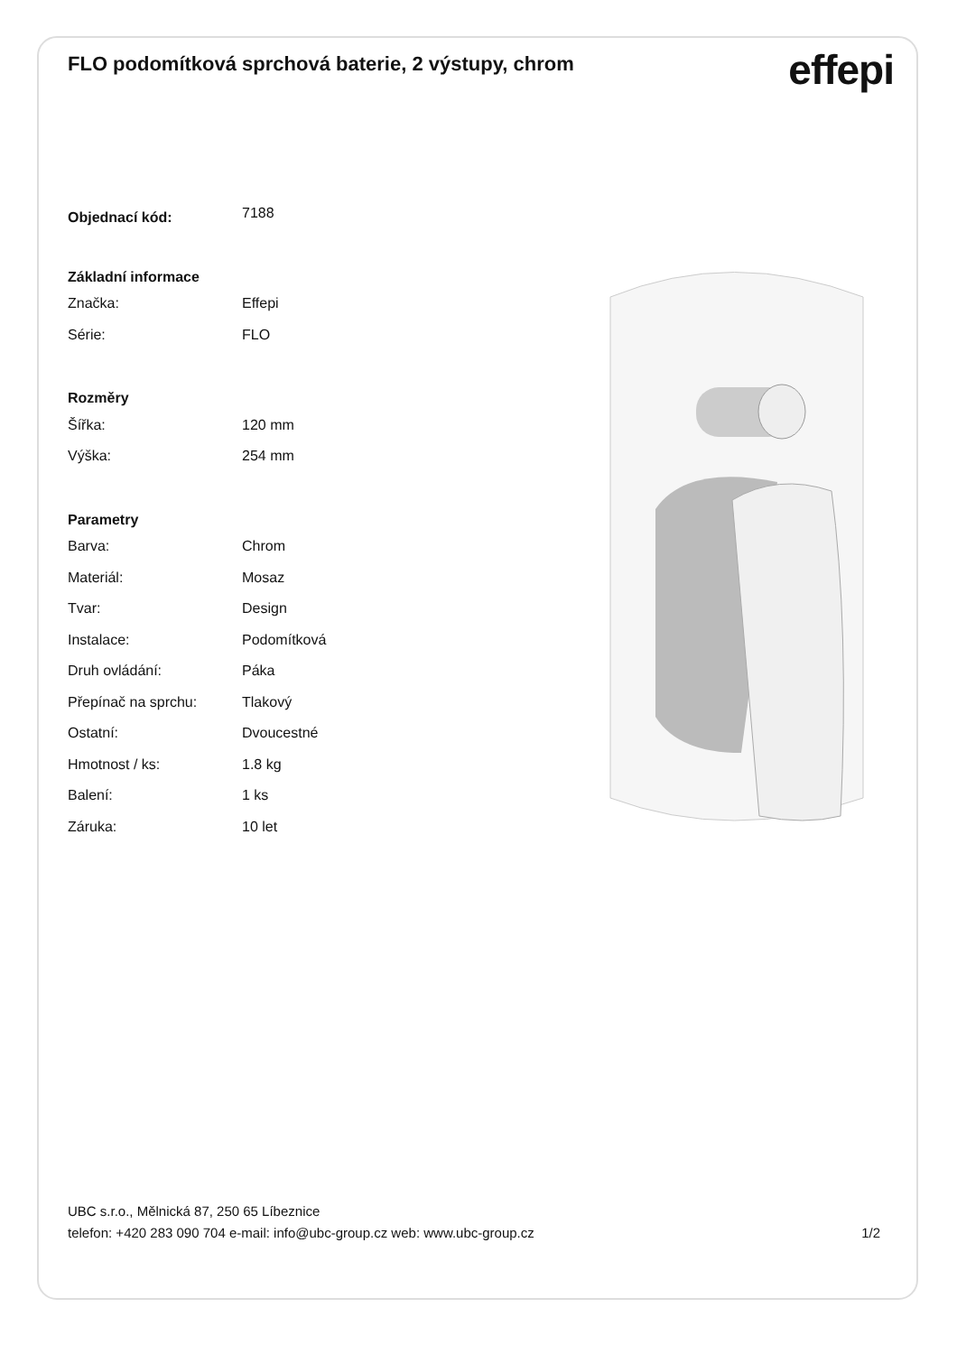FLO podomítková sprchová baterie, 2 výstupy, chrom
effepi
| Objednací kód: | 7188 |
| Základní informace | |
| Značka: | Effepi |
| Série: | FLO |
| Rozměry | |
| Šířka: | 120 mm |
| Výška: | 254 mm |
| Parametry | |
| Barva: | Chrom |
| Materiál: | Mosaz |
| Tvar: | Design |
| Instalace: | Podomítková |
| Druh ovládání: | Páka |
| Přepínač na sprchu: | Tlakový |
| Ostatní: | Dvoucestné |
| Hmotnost / ks: | 1.8 kg |
| Balení: | 1 ks |
| Záruka: | 10 let |
UBC s.r.o., Mělnická 87, 250 65 Líbeznice
telefon: +420 283 090 704 e-mail: info@ubc-group.cz web: www.ubc-group.cz 1/2